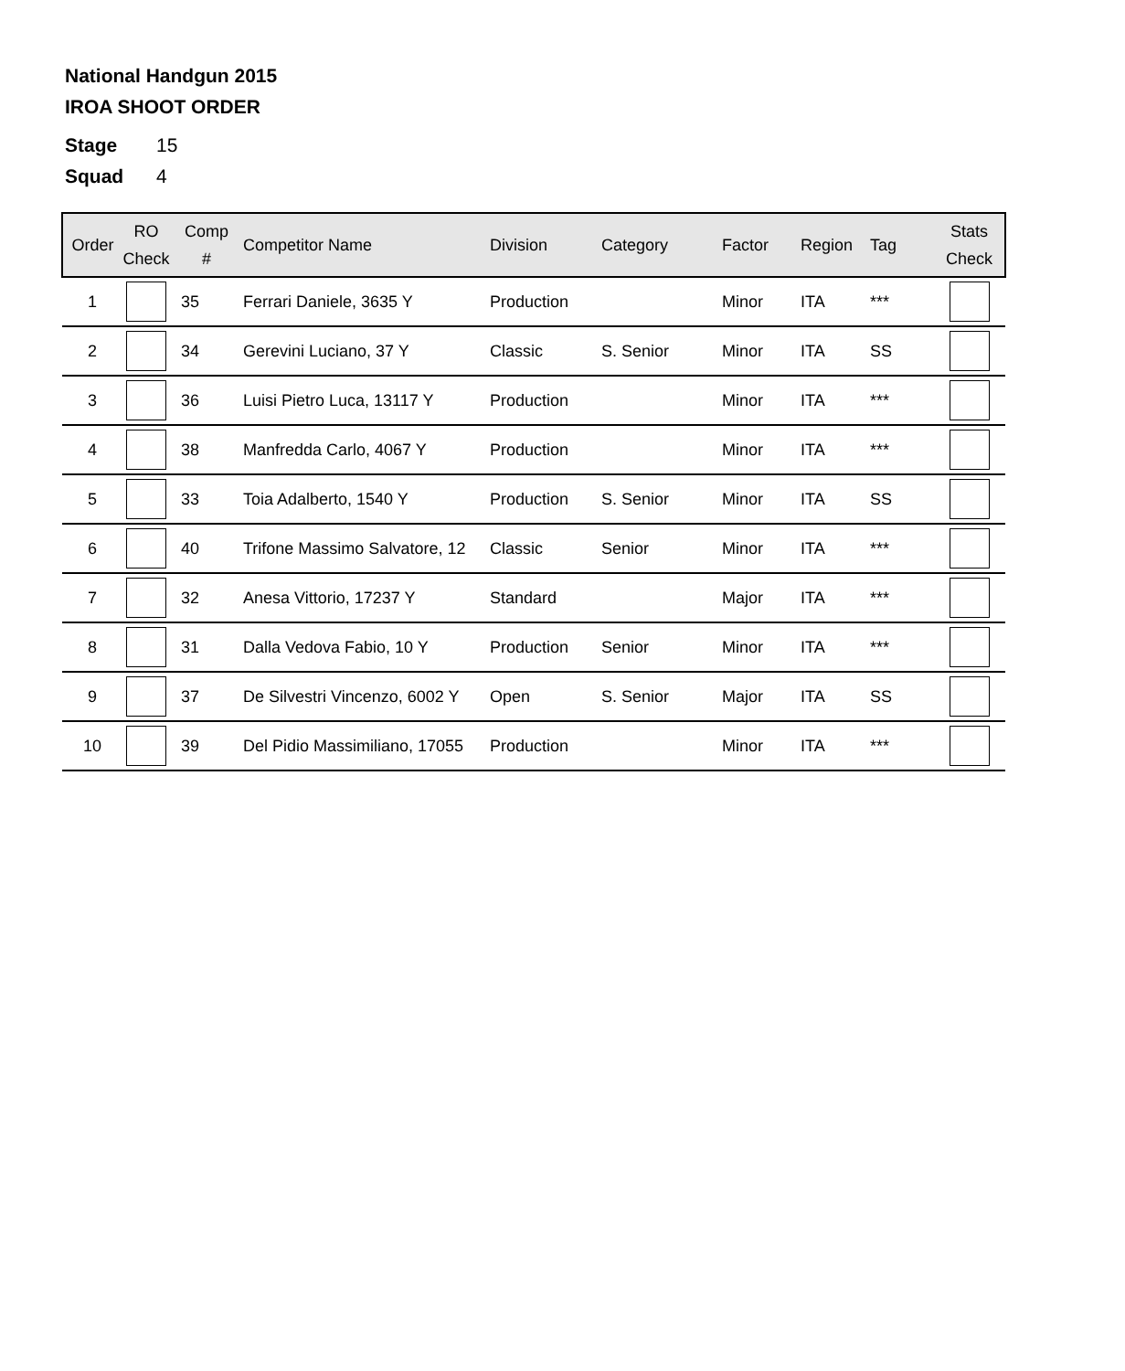National Handgun 2015
IROA SHOOT ORDER
Stage 15
Squad 4
| Order | RO Check | Comp # | Competitor Name | Division | Category | Factor | Region | Tag | Stats Check |
| --- | --- | --- | --- | --- | --- | --- | --- | --- | --- |
| 1 | | 35 | Ferrari Daniele, 3635 Y | Production | | Minor | ITA | *** | |
| 2 | | 34 | Gerevini Luciano, 37 Y | Classic | S. Senior | Minor | ITA | SS | |
| 3 | | 36 | Luisi Pietro Luca, 13117 Y | Production | | Minor | ITA | *** | |
| 4 | | 38 | Manfredda Carlo, 4067 Y | Production | | Minor | ITA | *** | |
| 5 | | 33 | Toia Adalberto, 1540 Y | Production | S. Senior | Minor | ITA | SS | |
| 6 | | 40 | Trifone Massimo Salvatore, 12 | Classic | Senior | Minor | ITA | *** | |
| 7 | | 32 | Anesa Vittorio, 17237 Y | Standard | | Major | ITA | *** | |
| 8 | | 31 | Dalla Vedova Fabio, 10 Y | Production | Senior | Minor | ITA | *** | |
| 9 | | 37 | De Silvestri Vincenzo, 6002 Y | Open | S. Senior | Major | ITA | SS | |
| 10 | | 39 | Del Pidio Massimiliano, 17055 | Production | | Minor | ITA | *** | |